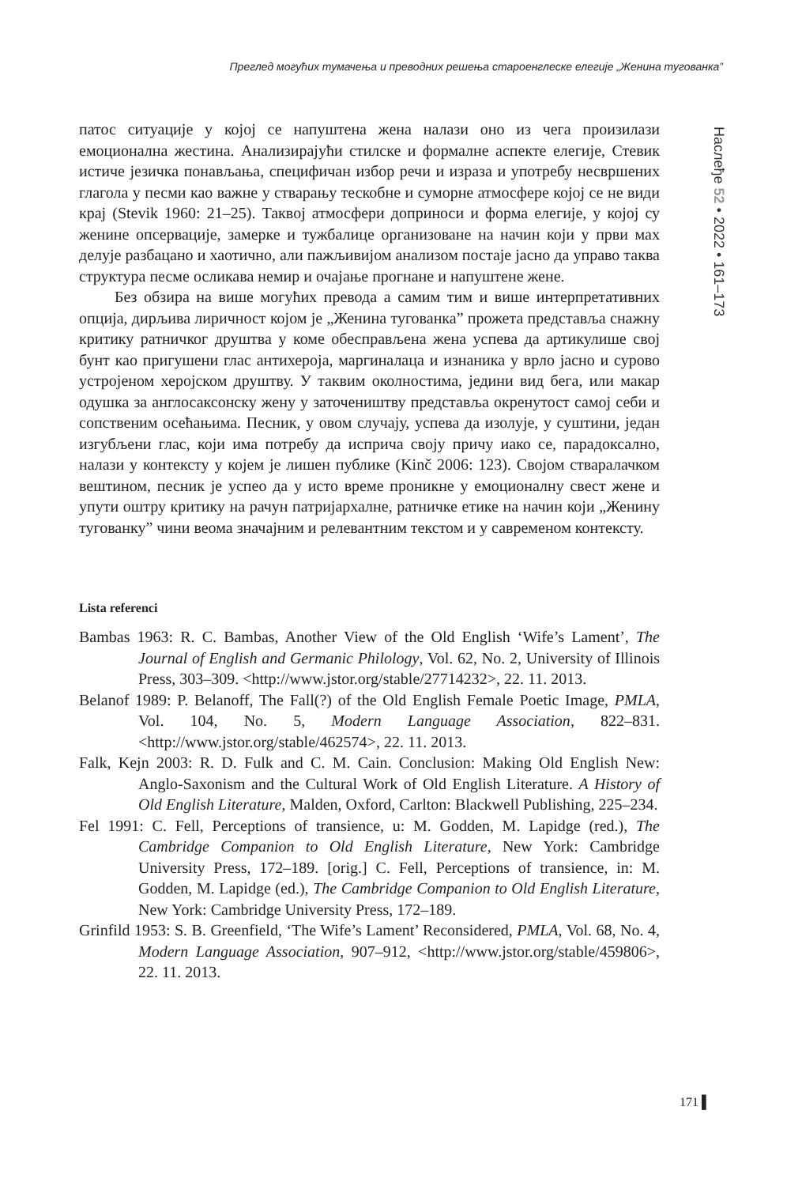Преглед могућих тумачења и преводних решења староенглеске елегије „Женина тугованка”
Наслеђе 52 • 2022 • 161–173
патос ситуације у којој се напуштена жена налази оно из чега произилази емоционална жестина. Анализирајући стилске и формалне аспекте елегије, Стевик истиче језичка понављања, специфичан избор речи и израза и употребу несвршених глагола у песми као важне у стварању тескобне и суморне атмосфере којој се не види крај (Stevik 1960: 21–25). Таквој атмосфери доприноси и форма елегије, у којој су женине опсервације, замерке и тужбалице организоване на начин који у први мах делује разбацано и хаотично, али пажљивијом анализом постаје јасно да управо таква структура песме осликава немир и очајање прогнане и напуштене жене.
Без обзира на више могућих превода а самим тим и више интерпретативних опција, дирљива лиричност којом је „Женина тугованка” прожета представља снажну критику ратничког друштва у коме обесправљена жена успева да артикулише свој бунт као пригушени глас антихероја, маргиналаца и изнаника у врло јасно и сурово устројеном херојском друштву. У таквим околностима, једини вид бега, или макар одушка за англосаксонску жену у заточеништву представља окренутост самој себи и сопственим осећањима. Песник, у овом случају, успева да изолује, у суштини, један изгубљени глас, који има потребу да исприча своју причу иако се, парадоксално, налази у контексту у којем је лишен публике (Kinč 2006: 123). Својом стваралачком вештином, песник је успео да у исто време проникне у емоционалну свест жене и упути оштру критику на рачун патријархалне, ратничке етике на начин који „Женину тугованку” чини веома значајним и релевантним текстом и у савременом контексту.
Lista referenci
Bambas 1963: R. C. Bambas, Another View of the Old English ‘Wife’s Lament’, The Journal of English and Germanic Philology, Vol. 62, No. 2, University of Illinois Press, 303–309. <http://www.jstor.org/stable/27714232>, 22. 11. 2013.
Belanof 1989: P. Belanoff, The Fall(?) of the Old English Female Poetic Image, PMLA, Vol. 104, No. 5, Modern Language Association, 822–831. <http://www.jstor.org/stable/462574>, 22. 11. 2013.
Falk, Kejn 2003: R. D. Fulk and C. M. Cain. Conclusion: Making Old English New: Anglo-Saxonism and the Cultural Work of Old English Literature. A History of Old English Literature, Malden, Oxford, Carlton: Blackwell Publishing, 225–234.
Fel 1991: C. Fell, Perceptions of transience, u: M. Godden, M. Lapidge (red.), The Cambridge Companion to Old English Literature, New York: Cambridge University Press, 172–189. [orig.] C. Fell, Perceptions of transience, in: M. Godden, M. Lapidge (ed.), The Cambridge Companion to Old English Literature, New York: Cambridge University Press, 172–189.
Grinfild 1953: S. B. Greenfield, ‘The Wife’s Lament’ Reconsidered, PMLA, Vol. 68, No. 4, Modern Language Association, 907–912, <http://www.jstor.org/stable/459806>, 22. 11. 2013.
171 ▌